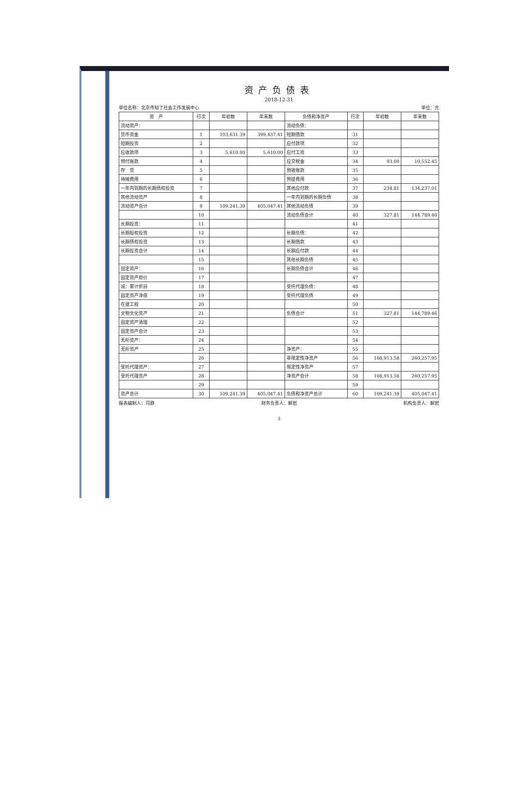资产负债表
2018-12-31
单位名称：北京市知了社会工作发展中心 单位：元
| 资 产 | 行次 | 年初数 | 年末数 | 负债和净资产 | 行次 | 年初数 | 年末数 |
| --- | --- | --- | --- | --- | --- | --- | --- |
| 流动资产： | | | | 流动负债： | | | |
| 货币资金 | 1 | 103,631.39 | 399,437.41 | 短期借款 | 31 | | |
| 短期投资 | 2 | | | 应付款项 | 32 | | |
| 应收款项 | 3 | 5,610.00 | 5,610.00 | 应付工资 | 33 | | |
| 预付账款 | 4 | | | 应交税金 | 34 | 93.00 | 10,552.45 |
| 存 货 | 5 | | | 预收账款 | 35 | | |
| 待摊费用 | 6 | | | 预提费用 | 36 | | |
| 一年内到期的长期债权投资 | 7 | | | 其他应付款 | 37 | 234.81 | 134,237.01 |
| 其他流动资产 | 8 | | | 一年内到期的长期负债 | 38 | | |
| 流动资产合计 | 9 | 109,241.39 | 405,047.41 | 其他流动负债 | 39 | | |
| | 10 | | | 流动负债合计 | 40 | 327.81 | 144,789.46 |
| 长期投资： | 11 | | | | 41 | | |
| 长期股权投资 | 12 | | | 长期负债： | 42 | | |
| 长期债权投资 | 13 | | | 长期借款 | 43 | | |
| 长期投资合计 | 14 | | | 长期应付款 | 44 | | |
| | 15 | | | 其他长期负债 | 45 | | |
| 固定资产： | 16 | | | 长期负债合计 | 46 | | |
| 固定资产原价 | 17 | | | | 47 | | |
| 减：累计折旧 | 18 | | | 受托代理负债： | 48 | | |
| 固定资产净值 | 19 | | | 受托代理负债 | 49 | | |
| 在建工程 | 20 | | | | 50 | | |
| 文物文化资产 | 21 | | | 负债合计 | 51 | 327.81 | 144,789.46 |
| 固定资产清理 | 22 | | | | 52 | | |
| 固定资产合计 | 23 | | | | 53 | | |
| 无形资产： | 24 | | | | 54 | | |
| 无形资产 | 25 | | | 净资产： | 55 | | |
| | 26 | | | 非限定性净资产 | 56 | 108,913.58 | 260,257.95 |
| 受托代理资产： | 27 | | | 限定性净资产 | 57 | | |
| 受托代理资产 | 28 | | | 净资产合计 | 58 | 108,913.58 | 260,257.95 |
| | 29 | | | | 59 | | |
| 资产总计 | 30 | 109,241.39 | 405,047.41 | 负债和净资产总计 | 60 | 109,241.39 | 405,047.41 |
报表编制人：司静 财务负责人：解岩 机构负责人：解岩
3